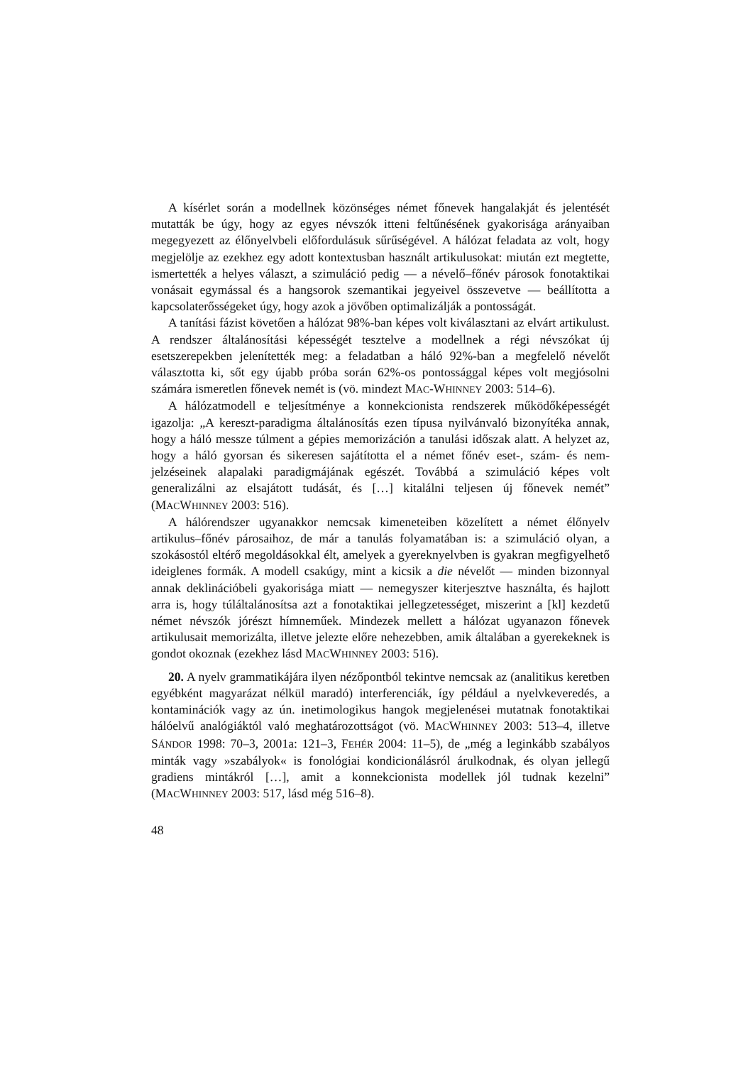A kísérlet során a modellnek közönséges német főnevek hangalakját és jelentését mutatták be úgy, hogy az egyes névszók itteni feltűnésének gyakorisága arányaiban megegyezett az élőnyelvbeli előfordulásuk sűrűségével. A hálózat feladata az volt, hogy megjelölje az ezekhez egy adott kontextusban használt artikulusokat: miután ezt megtette, ismertették a helyes választ, a szimuláció pedig — a névelő–főnév párosok fonotaktikai vonásait egymással és a hangsorok szemantikai jegyeivel összevetve — beállította a kapcsolaterősségeket úgy, hogy azok a jövőben optimalizálják a pontosságát.
A tanítási fázist követően a hálózat 98%-ban képes volt kiválasztani az elvárt artikulust. A rendszer általánosítási képességét tesztelve a modellnek a régi névszókat új esetszerepekben jelenítették meg: a feladatban a háló 92%-ban a megfelelő névelőt választotta ki, sőt egy újabb próba során 62%-os pontossággal képes volt megjósolni számára ismeretlen főnevek nemét is (vö. mindezt MAC-WHINNEY 2003: 514–6).
A hálózatmodell e teljesítménye a konnekcionista rendszerek működőképességét igazolja: „A kereszt-paradigma általánosítás ezen típusa nyilvánvaló bizonyítéka annak, hogy a háló messze túlment a gépies memorizáción a tanulási időszak alatt. A helyzet az, hogy a háló gyorsan és sikeresen sajátította el a német főnév eset-, szám- és nem-jelzéseinek alapalaki paradigmájának egészét. Továbbá a szimuláció képes volt generalizálni az elsajátott tudását, és […] kitalálni teljesen új főnevek nemét” (MACWHINNEY 2003: 516).
A hálórendszer ugyanakkor nemcsak kimeneteiben közelített a német élőnyelv artikulus–főnév párosaihoz, de már a tanulás folyamatában is: a szimuláció olyan, a szokásostól eltérő megoldásokkal élt, amelyek a gyereknyelvben is gyakran megfigyelhető ideiglenes formák. A modell csakúgy, mint a kicsik a die névelőt — minden bizonnyal annak deklinációbeli gyakorisága miatt — nemegyszer kiterjesztve használta, és hajlott arra is, hogy túláltalánosítsa azt a fonotaktikai jellegzetességet, miszerint a [kl] kezdetű német névszók jórészt hímneműek. Mindezek mellett a hálózat ugyanazon főnevek artikulusait memorizálta, illetve jelezte előre nehezebben, amik általában a gyerekeknek is gondot okoznak (ezekhez lásd MACWHINNEY 2003: 516).
20. A nyelv grammatikájára ilyen nézőpontból tekintve nemcsak az (analitikus keretben egyébként magyarázat nélkül maradó) interferenciák, így például a nyelvkeveredés, a kontaminációk vagy az ún. inetimologikus hangok megjelenései mutatnak fonotaktikai hálóelvű analógiáktól való meghatározottságot (vö. MACWHINNEY 2003: 513–4, illetve SÁNDOR 1998: 70–3, 2001a: 121–3, FEHÉR 2004: 11–5), de „még a leginkább szabályos minták vagy »szabályok« is fonológiai kondicionálásról árulkodnak, és olyan jellegű gradiens mintákról […], amit a konnekcionista modellek jól tudnak kezelni” (MACWHINNEY 2003: 517, lásd még 516–8).
48